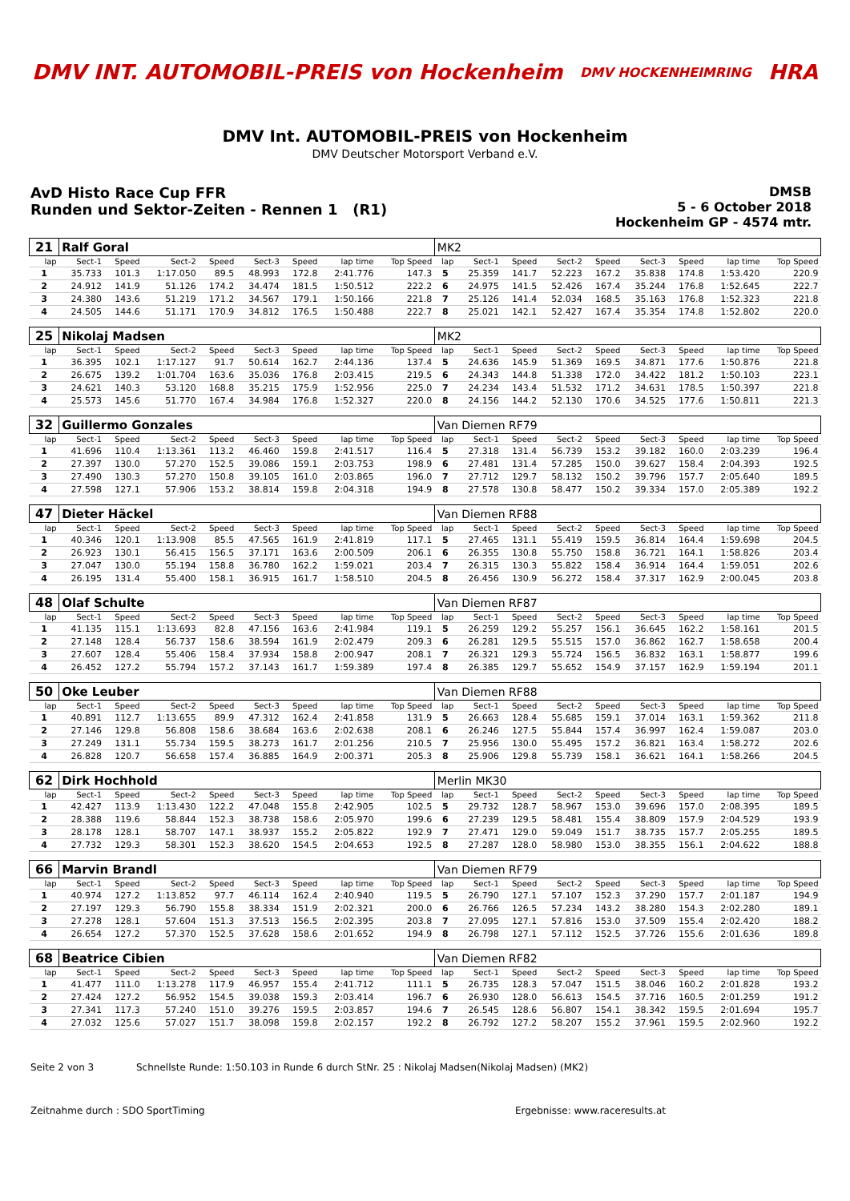DMV INT. AUTOMOBIL-PREIS von Hockenheim
DMV HOCKENHEIMRING
HRA
DMV Int. AUTOMOBIL-PREIS von Hockenheim
DMV Deutscher Motorsport Verband e.V.
AvD Histo Race Cup FFR
Runden und Sektor-Zeiten - Rennen 1 (R1)
DMSB
5 - 6 October 2018
Hockenheim GP - 4574 mtr.
| 21 | Ralf Goral | | | | | | | | MK2 | | | | | | | | |
| lap | Sect-1 | Speed | Sect-2 | Speed | Sect-3 | Speed | lap time | Top Speed | lap | Sect-1 | Speed | Sect-2 | Speed | Sect-3 | Speed | lap time | Top Speed |
| 1 | 35.733 | 101.3 | 1:17.050 | 89.5 | 48.993 | 172.8 | 2:41.776 | 147.3 | 5 | 25.359 | 141.7 | 52.223 | 167.2 | 35.838 | 174.8 | 1:53.420 | 220.9 |
| 2 | 24.912 | 141.9 | 51.126 | 174.2 | 34.474 | 181.5 | 1:50.512 | 222.2 | 6 | 24.975 | 141.5 | 52.426 | 167.4 | 35.244 | 176.8 | 1:52.645 | 222.7 |
| 3 | 24.380 | 143.6 | 51.219 | 171.2 | 34.567 | 179.1 | 1:50.166 | 221.8 | 7 | 25.126 | 141.4 | 52.034 | 168.5 | 35.163 | 176.8 | 1:52.323 | 221.8 |
| 4 | 24.505 | 144.6 | 51.171 | 170.9 | 34.812 | 176.5 | 1:50.488 | 222.7 | 8 | 25.021 | 142.1 | 52.427 | 167.4 | 35.354 | 174.8 | 1:52.802 | 220.0 |
| 25 | Nikolaj Madsen | | | | | | | | MK2 | | | | | | | | |
| lap | Sect-1 | Speed | Sect-2 | Speed | Sect-3 | Speed | lap time | Top Speed | lap | Sect-1 | Speed | Sect-2 | Speed | Sect-3 | Speed | lap time | Top Speed |
| 1 | 36.395 | 102.1 | 1:17.127 | 91.7 | 50.614 | 162.7 | 2:44.136 | 137.4 | 5 | 24.636 | 145.9 | 51.369 | 169.5 | 34.871 | 177.6 | 1:50.876 | 221.8 |
| 2 | 26.675 | 139.2 | 1:01.704 | 163.6 | 35.036 | 176.8 | 2:03.415 | 219.5 | 6 | 24.343 | 144.8 | 51.338 | 172.0 | 34.422 | 181.2 | 1:50.103 | 223.1 |
| 3 | 24.621 | 140.3 | 53.120 | 168.8 | 35.215 | 175.9 | 1:52.956 | 225.0 | 7 | 24.234 | 143.4 | 51.532 | 171.2 | 34.631 | 178.5 | 1:50.397 | 221.8 |
| 4 | 25.573 | 145.6 | 51.770 | 167.4 | 34.984 | 176.8 | 1:52.327 | 220.0 | 8 | 24.156 | 144.2 | 52.130 | 170.6 | 34.525 | 177.6 | 1:50.811 | 221.3 |
| 32 | Guillermo Gonzales | | | | | | | | Van Diemen RF79 | | | | | | | | |
| lap | Sect-1 | Speed | Sect-2 | Speed | Sect-3 | Speed | lap time | Top Speed | lap | Sect-1 | Speed | Sect-2 | Speed | Sect-3 | Speed | lap time | Top Speed |
| 1 | 41.696 | 110.4 | 1:13.361 | 113.2 | 46.460 | 159.8 | 2:41.517 | 116.4 | 5 | 27.318 | 131.4 | 56.739 | 153.2 | 39.182 | 160.0 | 2:03.239 | 196.4 |
| 2 | 27.397 | 130.0 | 57.270 | 152.5 | 39.086 | 159.1 | 2:03.753 | 198.9 | 6 | 27.481 | 131.4 | 57.285 | 150.0 | 39.627 | 158.4 | 2:04.393 | 192.5 |
| 3 | 27.490 | 130.3 | 57.270 | 150.8 | 39.105 | 161.0 | 2:03.865 | 196.0 | 7 | 27.712 | 129.7 | 58.132 | 150.2 | 39.796 | 157.7 | 2:05.640 | 189.5 |
| 4 | 27.598 | 127.1 | 57.906 | 153.2 | 38.814 | 159.8 | 2:04.318 | 194.9 | 8 | 27.578 | 130.8 | 58.477 | 150.2 | 39.334 | 157.0 | 2:05.389 | 192.2 |
| 47 | Dieter Häckel | | | | | | | | Van Diemen RF88 | | | | | | | | |
| lap | Sect-1 | Speed | Sect-2 | Speed | Sect-3 | Speed | lap time | Top Speed | lap | Sect-1 | Speed | Sect-2 | Speed | Sect-3 | Speed | lap time | Top Speed |
| 1 | 40.346 | 120.1 | 1:13.908 | 85.5 | 47.565 | 161.9 | 2:41.819 | 117.1 | 5 | 27.465 | 131.1 | 55.419 | 159.5 | 36.814 | 164.4 | 1:59.698 | 204.5 |
| 2 | 26.923 | 130.1 | 56.415 | 156.5 | 37.171 | 163.6 | 2:00.509 | 206.1 | 6 | 26.355 | 130.8 | 55.750 | 158.8 | 36.721 | 164.1 | 1:58.826 | 203.4 |
| 3 | 27.047 | 130.0 | 55.194 | 158.8 | 36.780 | 162.2 | 1:59.021 | 203.4 | 7 | 26.315 | 130.3 | 55.822 | 158.4 | 36.914 | 164.4 | 1:59.051 | 202.6 |
| 4 | 26.195 | 131.4 | 55.400 | 158.1 | 36.915 | 161.7 | 1:58.510 | 204.5 | 8 | 26.456 | 130.9 | 56.272 | 158.4 | 37.317 | 162.9 | 2:00.045 | 203.8 |
| 48 | Olaf Schulte | | | | | | | | Van Diemen RF87 | | | | | | | | |
| lap | Sect-1 | Speed | Sect-2 | Speed | Sect-3 | Speed | lap time | Top Speed | lap | Sect-1 | Speed | Sect-2 | Speed | Sect-3 | Speed | lap time | Top Speed |
| 1 | 41.135 | 115.1 | 1:13.693 | 82.8 | 47.156 | 163.6 | 2:41.984 | 119.1 | 5 | 26.259 | 129.2 | 55.257 | 156.1 | 36.645 | 162.2 | 1:58.161 | 201.5 |
| 2 | 27.148 | 128.4 | 56.737 | 158.6 | 38.594 | 161.9 | 2:02.479 | 209.3 | 6 | 26.281 | 129.5 | 55.515 | 157.0 | 36.862 | 162.7 | 1:58.658 | 200.4 |
| 3 | 27.607 | 128.4 | 55.406 | 158.4 | 37.934 | 158.8 | 2:00.947 | 208.1 | 7 | 26.321 | 129.3 | 55.724 | 156.5 | 36.832 | 163.1 | 1:58.877 | 199.6 |
| 4 | 26.452 | 127.2 | 55.794 | 157.2 | 37.143 | 161.7 | 1:59.389 | 197.4 | 8 | 26.385 | 129.7 | 55.652 | 154.9 | 37.157 | 162.9 | 1:59.194 | 201.1 |
| 50 | Oke Leuber | | | | | | | | Van Diemen RF88 | | | | | | | | |
| lap | Sect-1 | Speed | Sect-2 | Speed | Sect-3 | Speed | lap time | Top Speed | lap | Sect-1 | Speed | Sect-2 | Speed | Sect-3 | Speed | lap time | Top Speed |
| 1 | 40.891 | 112.7 | 1:13.655 | 89.9 | 47.312 | 162.4 | 2:41.858 | 131.9 | 5 | 26.663 | 128.4 | 55.685 | 159.1 | 37.014 | 163.1 | 1:59.362 | 211.8 |
| 2 | 27.146 | 129.8 | 56.808 | 158.6 | 38.684 | 163.6 | 2:02.638 | 208.1 | 6 | 26.246 | 127.5 | 55.844 | 157.4 | 36.997 | 162.4 | 1:59.087 | 203.0 |
| 3 | 27.249 | 131.1 | 55.734 | 159.5 | 38.273 | 161.7 | 2:01.256 | 210.5 | 7 | 25.956 | 130.0 | 55.495 | 157.2 | 36.821 | 163.4 | 1:58.272 | 202.6 |
| 4 | 26.828 | 120.7 | 56.658 | 157.4 | 36.885 | 164.9 | 2:00.371 | 205.3 | 8 | 25.906 | 129.8 | 55.739 | 158.1 | 36.621 | 164.1 | 1:58.266 | 204.5 |
| 62 | Dirk Hochhold | | | | | | | | Merlin MK30 | | | | | | | | |
| lap | Sect-1 | Speed | Sect-2 | Speed | Sect-3 | Speed | lap time | Top Speed | lap | Sect-1 | Speed | Sect-2 | Speed | Sect-3 | Speed | lap time | Top Speed |
| 1 | 42.427 | 113.9 | 1:13.430 | 122.2 | 47.048 | 155.8 | 2:42.905 | 102.5 | 5 | 29.732 | 128.7 | 58.967 | 153.0 | 39.696 | 157.0 | 2:08.395 | 189.5 |
| 2 | 28.388 | 119.6 | 58.844 | 152.3 | 38.738 | 158.6 | 2:05.970 | 199.6 | 6 | 27.239 | 129.5 | 58.481 | 155.4 | 38.809 | 157.9 | 2:04.529 | 193.9 |
| 3 | 28.178 | 128.1 | 58.707 | 147.1 | 38.937 | 155.2 | 2:05.822 | 192.9 | 7 | 27.471 | 129.0 | 59.049 | 151.7 | 38.735 | 157.7 | 2:05.255 | 189.5 |
| 4 | 27.732 | 129.3 | 58.301 | 152.3 | 38.620 | 154.5 | 2:04.653 | 192.5 | 8 | 27.287 | 128.0 | 58.980 | 153.0 | 38.355 | 156.1 | 2:04.622 | 188.8 |
| 66 | Marvin Brandl | | | | | | | | Van Diemen RF79 | | | | | | | | |
| lap | Sect-1 | Speed | Sect-2 | Speed | Sect-3 | Speed | lap time | Top Speed | lap | Sect-1 | Speed | Sect-2 | Speed | Sect-3 | Speed | lap time | Top Speed |
| 1 | 40.974 | 127.2 | 1:13.852 | 97.7 | 46.114 | 162.4 | 2:40.940 | 119.5 | 5 | 26.790 | 127.1 | 57.107 | 152.3 | 37.290 | 157.7 | 2:01.187 | 194.9 |
| 2 | 27.197 | 129.3 | 56.790 | 155.8 | 38.334 | 151.9 | 2:02.321 | 200.0 | 6 | 26.766 | 126.5 | 57.234 | 143.2 | 38.280 | 154.3 | 2:02.280 | 189.1 |
| 3 | 27.278 | 128.1 | 57.604 | 151.3 | 37.513 | 156.5 | 2:02.395 | 203.8 | 7 | 27.095 | 127.1 | 57.816 | 153.0 | 37.509 | 155.4 | 2:02.420 | 188.2 |
| 4 | 26.654 | 127.2 | 57.370 | 152.5 | 37.628 | 158.6 | 2:01.652 | 194.9 | 8 | 26.798 | 127.1 | 57.112 | 152.5 | 37.726 | 155.6 | 2:01.636 | 189.8 |
| 68 | Beatrice Cibien | | | | | | | | Van Diemen RF82 | | | | | | | | |
| lap | Sect-1 | Speed | Sect-2 | Speed | Sect-3 | Speed | lap time | Top Speed | lap | Sect-1 | Speed | Sect-2 | Speed | Sect-3 | Speed | lap time | Top Speed |
| 1 | 41.477 | 111.0 | 1:13.278 | 117.9 | 46.957 | 155.4 | 2:41.712 | 111.1 | 5 | 26.735 | 128.3 | 57.047 | 151.5 | 38.046 | 160.2 | 2:01.828 | 193.2 |
| 2 | 27.424 | 127.2 | 56.952 | 154.5 | 39.038 | 159.3 | 2:03.414 | 196.7 | 6 | 26.930 | 128.0 | 56.613 | 154.5 | 37.716 | 160.5 | 2:01.259 | 191.2 |
| 3 | 27.341 | 117.3 | 57.240 | 151.0 | 39.276 | 159.5 | 2:03.857 | 194.6 | 7 | 26.545 | 128.6 | 56.807 | 154.1 | 38.342 | 159.5 | 2:01.694 | 195.7 |
| 4 | 27.032 | 125.6 | 57.027 | 151.7 | 38.098 | 159.8 | 2:02.157 | 192.2 | 8 | 26.792 | 127.2 | 58.207 | 155.2 | 37.961 | 159.5 | 2:02.960 | 192.2 |
Seite 2 von 3 Schnellste Runde: 1:50.103 in Runde 6 durch StNr. 25 : Nikolaj Madsen(Nikolaj Madsen) (MK2)
Zeitnahme durch : SDO SportTiming Ergebnisse: www.raceresults.at